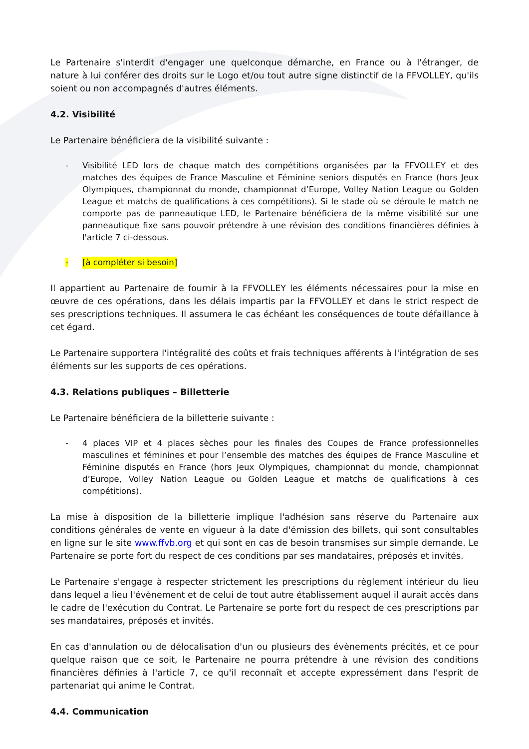Le Partenaire s'interdit d'engager une quelconque démarche, en France ou à l'étranger, de nature à lui conférer des droits sur le Logo et/ou tout autre signe distinctif de la FFVOLLEY, qu'ils soient ou non accompagnés d'autres éléments.
4.2. Visibilité
Le Partenaire bénéficiera de la visibilité suivante :
- Visibilité LED lors de chaque match des compétitions organisées par la FFVOLLEY et des matches des équipes de France Masculine et Féminine seniors disputés en France (hors Jeux Olympiques, championnat du monde, championnat d’Europe, Volley Nation League ou Golden League et matchs de qualifications à ces compétitions). Si le stade où se déroule le match ne comporte pas de panneautique LED, le Partenaire bénéficiera de la même visibilité sur une panneautique fixe sans pouvoir prétendre à une révision des conditions financières définies à l'article 7 ci-dessous.
- [à compléter si besoin]
Il appartient au Partenaire de fournir à la FFVOLLEY les éléments nécessaires pour la mise en œuvre de ces opérations, dans les délais impartis par la FFVOLLEY et dans le strict respect de ses prescriptions techniques. Il assumera le cas échéant les conséquences de toute défaillance à cet égard.
Le Partenaire supportera l'intégralité des coûts et frais techniques afférents à l'intégration de ses éléments sur les supports de ces opérations.
4.3. Relations publiques – Billetterie
Le Partenaire bénéficiera de la billetterie suivante :
- 4 places VIP et 4 places sèches pour les finales des Coupes de France professionnelles masculines et féminines et pour l’ensemble des matches des équipes de France Masculine et Féminine disputés en France (hors Jeux Olympiques, championnat du monde, championnat d’Europe, Volley Nation League ou Golden League et matchs de qualifications à ces compétitions).
La mise à disposition de la billetterie implique l'adhésion sans réserve du Partenaire aux conditions générales de vente en vigueur à la date d'émission des billets, qui sont consultables en ligne sur le site www.ffvb.org et qui sont en cas de besoin transmises sur simple demande. Le Partenaire se porte fort du respect de ces conditions par ses mandataires, préposés et invités.
Le Partenaire s'engage à respecter strictement les prescriptions du règlement intérieur du lieu dans lequel a lieu l'évènement et de celui de tout autre établissement auquel il aurait accès dans le cadre de l'exécution du Contrat. Le Partenaire se porte fort du respect de ces prescriptions par ses mandataires, préposés et invités.
En cas d'annulation ou de délocalisation d'un ou plusieurs des évènements précités, et ce pour quelque raison que ce soit, le Partenaire ne pourra prétendre à une révision des conditions financières définies à l'article 7, ce qu'il reconnaît et accepte expressément dans l'esprit de partenariat qui anime le Contrat.
4.4. Communication